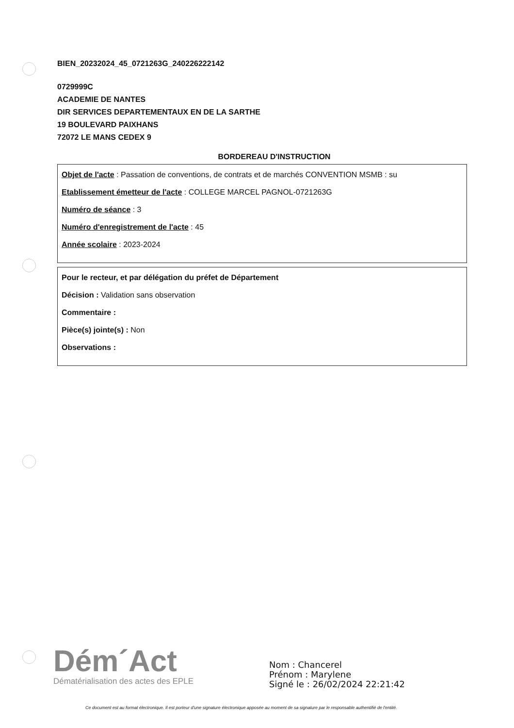BIEN_20232024_45_0721263G_240226222142
0729999C
ACADEMIE DE NANTES
DIR SERVICES DEPARTEMENTAUX EN DE LA SARTHE
19 BOULEVARD PAIXHANS
72072 LE MANS CEDEX 9
BORDEREAU D'INSTRUCTION
Objet de l'acte : Passation de conventions, de contrats et de marchés CONVENTION MSMB : su
Etablissement émetteur de l'acte : COLLEGE MARCEL PAGNOL-0721263G
Numéro de séance : 3
Numéro d'enregistrement de l'acte : 45
Année scolaire : 2023-2024
Pour le recteur, et par délégation du préfet de Département
Décision : Validation sans observation
Commentaire :
Pièce(s) jointe(s) : Non
Observations :
Dém´Act
Dématérialisation des actes des EPLE
Nom : Chancerel
Prénom : Marylene
Signé le : 26/02/2024 22:21:42
Ce document est au format électronique. Il est porteur d'une signature électronique apposée au moment de sa signature par le responsable authentifié de l'entité.